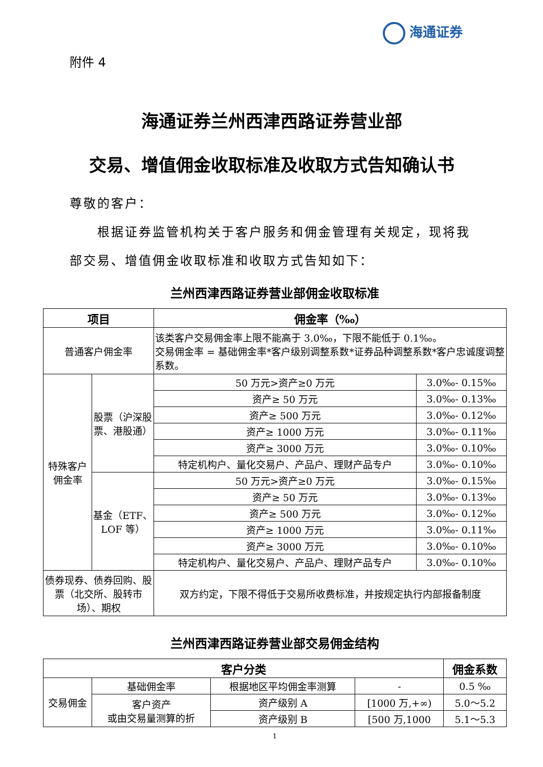海通证券
附件 4
海通证券兰州西津西路证券营业部
交易、增值佣金收取标准及收取方式告知确认书
尊敬的客户：
　　根据证券监管机构关于客户服务和佣金管理有关规定，现将我部交易、增值佣金收取标准和收取方式告知如下：
兰州西津西路证券营业部佣金收取标准
| 项目 | | 佣金率（‰） | |
| --- | --- | --- | --- |
| 普通客户佣金率 | | 该类客户交易佣金率上限不能高于 3.0‰，下限不能低于 0.1‰。 交易佣金率 = 基础佣金率*客户级别调整系数*证券品种调整系数*客户忠诚度调整系数。 | |
| 特殊客户佣金率 | 股票（沪深股票、港股通） | 50 万元>资产≥0 万元 | 3.0‰- 0.15‰ |
| | | 资产≥ 50 万元 | 3.0‰- 0.13‰ |
| | | 资产≥ 500 万元 | 3.0‰- 0.12‰ |
| | | 资产≥ 1000 万元 | 3.0‰- 0.11‰ |
| | | 资产≥ 3000 万元 | 3.0‰- 0.10‰ |
| | | 特定机构户、量化交易户、产品户、理财产品专户 | 3.0‰- 0.10‰ |
| | 基金（ETF、LOF 等） | 50 万元>资产≥0 万元 | 3.0‰- 0.15‰ |
| | | 资产≥ 50 万元 | 3.0‰- 0.13‰ |
| | | 资产≥ 500 万元 | 3.0‰- 0.12‰ |
| | | 资产≥ 1000 万元 | 3.0‰- 0.11‰ |
| | | 资产≥ 3000 万元 | 3.0‰- 0.10‰ |
| | | 特定机构户、量化交易户、产品户、理财产品专户 | 3.0‰- 0.10‰ |
| 债券现券、债券回购、股票（北交所、股转市场）、期权 | | 双方约定，下限不得低于交易所收费标准，并按规定执行内部报备制度 | |
兰州西津西路证券营业部交易佣金结构
| 客户分类 | | | | 佣金系数 |
| --- | --- | --- | --- | --- |
| 交易佣金 | 基础佣金率 | 根据地区平均佣金率测算 | - | 0.5 ‰ |
| | 客户资产 或由交易量测算的折 | 资产级别 A | [1000 万,+∞) | 5.0～5.2 |
| | | 资产级别 B | [500 万,1000 | 5.1～5.3 |
1